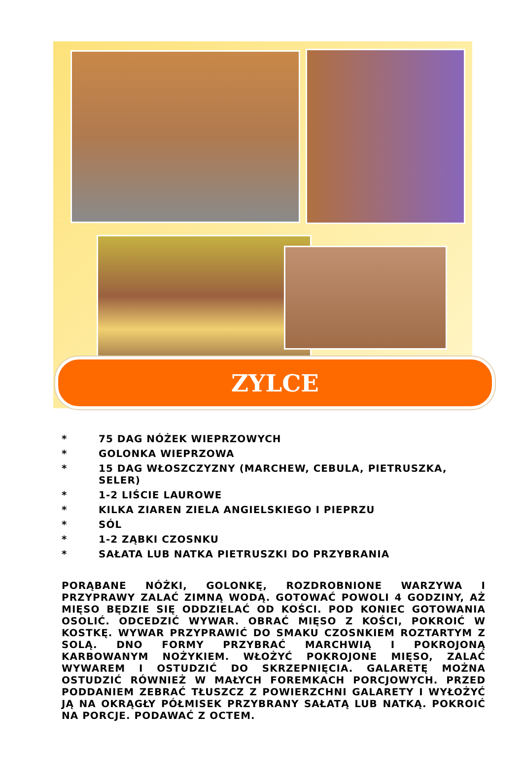ZYLCE
* 75 DAG NÓŻEK WIEPRZOWYCH
* GOLONKA WIEPRZOWA
* 15 DAG WŁOSZCZYZNY (MARCHEW, CEBULA, PIETRUSZKA, SELER)
* 1-2 LIŚCIE LAUROWE
* KILKA ZIAREN ZIELA ANGIELSKIEGO I PIEPRZU
* SÓL
* 1-2 ZĄBKI CZOSNKU
* SAŁATA LUB NATKA PIETRUSZKI DO PRZYBRANIA
PORĄBANE NÓŻKI, GOLONKĘ, ROZDROBNIONE WARZYWA I PRZYPRAWY ZALAĆ ZIMNĄ WODĄ. GOTOWAĆ POWOLI 4 GODZINY, AŻ MIĘSO BĘDZIE SIĘ ODDZIELAĆ OD KOŚCI. POD KONIEC GOTOWANIA OSOLIĆ. ODCEDZIĆ WYWAR. OBRAĆ MIĘSO Z KOŚCI, POKROIĆ W KOSTKĘ. WYWAR PRZYPRAWIĆ DO SMAKU CZOSNKIEM ROZTARTYM Z SOLĄ. DNO FORMY PRZYBRAĆ MARCHWIĄ I POKROJONĄ KARBOWANYM NOŻYKIEM. WŁOŻYĆ POKROJONE MIĘSO, ZALAĆ WYWAREM I OSTUDZIĆ DO SKRZEPNIĘCIA. GALARETĘ MOŻNA OSTUDZIĆ RÓWNIEŻ W MAŁYCH FOREMKACH PORCJOWYCH. PRZED PODDANIEM ZEBRAĆ TŁUSZCZ Z POWIERZCHNI GALARETY I WYŁOŻYĆ JĄ NA OKRĄGŁY PÓŁMISEK PRZYBRANY SAŁATĄ LUB NATKĄ. POKROIĆ NA PORCJE. PODAWAĆ Z OCTEM.